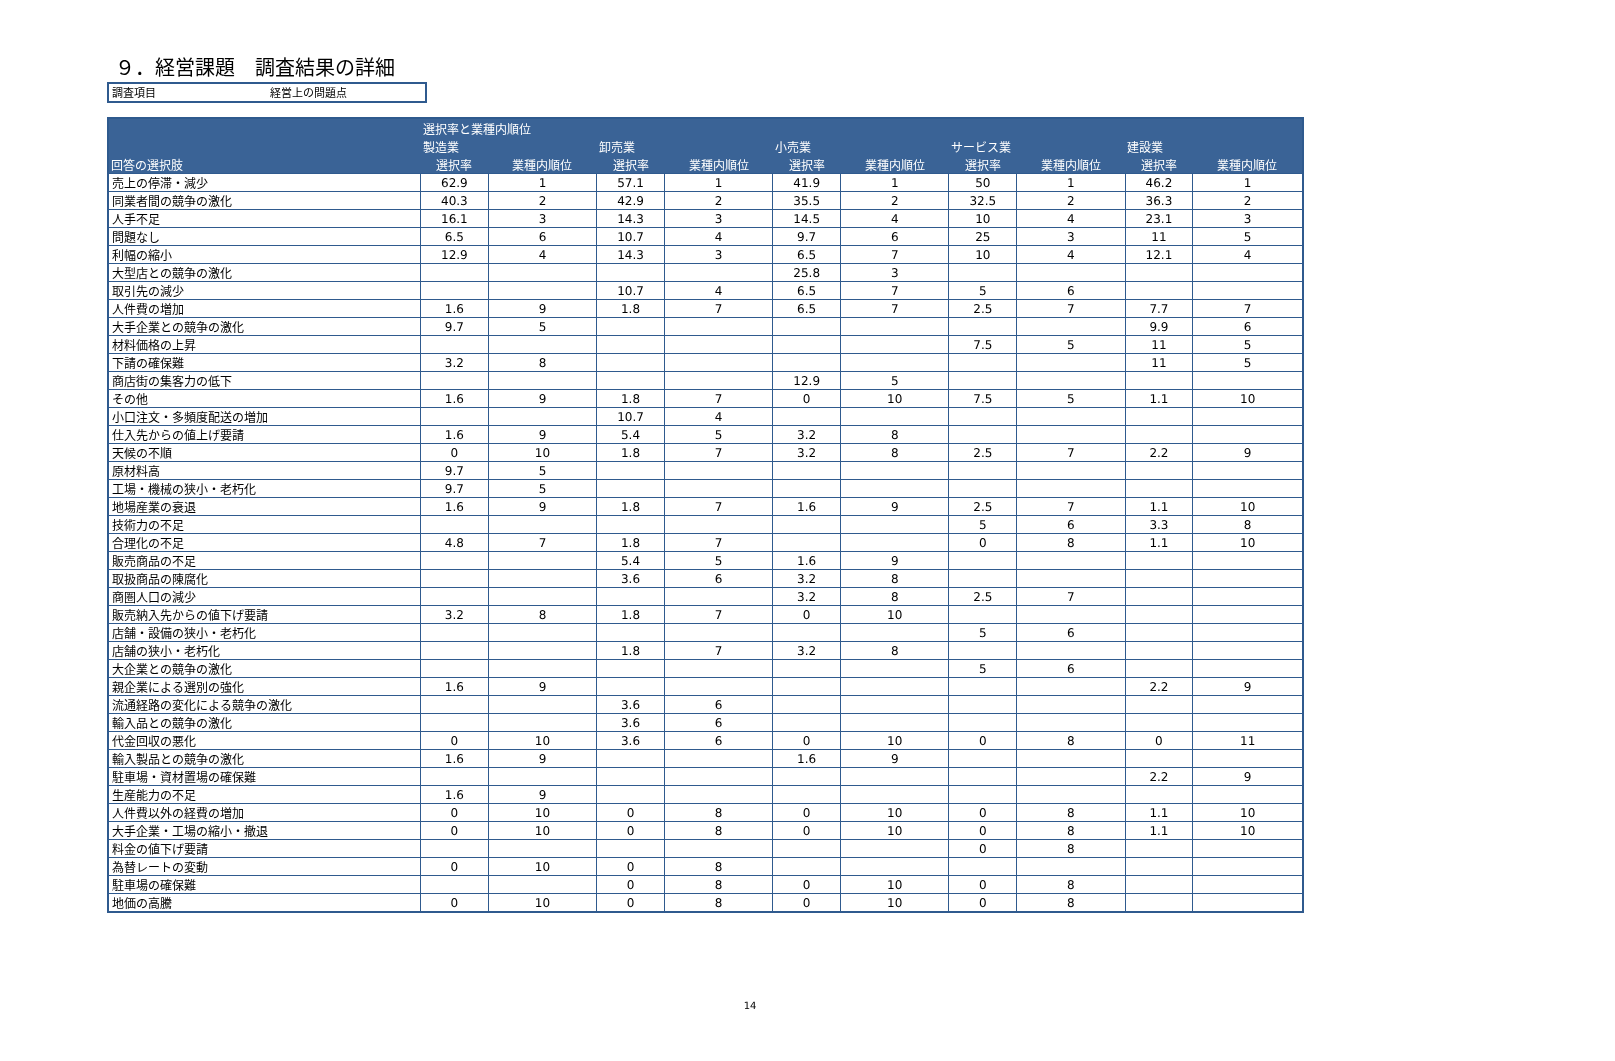９．経営課題　調査結果の詳細
調査項目 経営上の問題点
| | 選択率と業種内順位 | | | | | | | | | |
| --- | --- | --- | --- | --- | --- | --- | --- | --- | --- | --- |
| | 製造業 | | 卸売業 | | 小売業 | | サービス業 | | 建設業 | |
| 回答の選択肢 | 選択率 | 業種内順位 | 選択率 | 業種内順位 | 選択率 | 業種内順位 | 選択率 | 業種内順位 | 選択率 | 業種内順位 |
| 売上の停滞・減少 | 62.9 | 1 | 57.1 | 1 | 41.9 | 1 | 50 | 1 | 46.2 | 1 |
| 同業者間の競争の激化 | 40.3 | 2 | 42.9 | 2 | 35.5 | 2 | 32.5 | 2 | 36.3 | 2 |
| 人手不足 | 16.1 | 3 | 14.3 | 3 | 14.5 | 4 | 10 | 4 | 23.1 | 3 |
| 問題なし | 6.5 | 6 | 10.7 | 4 | 9.7 | 6 | 25 | 3 | 11 | 5 |
| 利幅の縮小 | 12.9 | 4 | 14.3 | 3 | 6.5 | 7 | 10 | 4 | 12.1 | 4 |
| 大型店との競争の激化 | | | | | 25.8 | 3 | | | | |
| 取引先の減少 | | | 10.7 | 4 | 6.5 | 7 | 5 | 6 | | |
| 人件費の増加 | 1.6 | 9 | 1.8 | 7 | 6.5 | 7 | 2.5 | 7 | 7.7 | 7 |
| 大手企業との競争の激化 | 9.7 | 5 | | | | | | | 9.9 | 6 |
| 材料価格の上昇 | | | | | | | 7.5 | 5 | 11 | 5 |
| 下請の確保難 | 3.2 | 8 | | | | | | | 11 | 5 |
| 商店街の集客力の低下 | | | | | 12.9 | 5 | | | | |
| その他 | 1.6 | 9 | 1.8 | 7 | 0 | 10 | 7.5 | 5 | 1.1 | 10 |
| 小口注文・多頻度配送の増加 | | | 10.7 | 4 | | | | | | |
| 仕入先からの値上げ要請 | 1.6 | 9 | 5.4 | 5 | 3.2 | 8 | | | | |
| 天候の不順 | 0 | 10 | 1.8 | 7 | 3.2 | 8 | 2.5 | 7 | 2.2 | 9 |
| 原材料高 | 9.7 | 5 | | | | | | | | |
| 工場・機械の狭小・老朽化 | 9.7 | 5 | | | | | | | | |
| 地場産業の衰退 | 1.6 | 9 | 1.8 | 7 | 1.6 | 9 | 2.5 | 7 | 1.1 | 10 |
| 技術力の不足 | | | | | | | 5 | 6 | 3.3 | 8 |
| 合理化の不足 | 4.8 | 7 | 1.8 | 7 | | | 0 | 8 | 1.1 | 10 |
| 販売商品の不足 | | | 5.4 | 5 | 1.6 | 9 | | | | |
| 取扱商品の陳腐化 | | | 3.6 | 6 | 3.2 | 8 | | | | |
| 商圏人口の減少 | | | | | 3.2 | 8 | 2.5 | 7 | | |
| 販売納入先からの値下げ要請 | 3.2 | 8 | 1.8 | 7 | 0 | 10 | | | | |
| 店舗・設備の狭小・老朽化 | | | | | | | 5 | 6 | | |
| 店舗の狭小・老朽化 | | | 1.8 | 7 | 3.2 | 8 | | | | |
| 大企業との競争の激化 | | | | | | | 5 | 6 | | |
| 親企業による選別の強化 | 1.6 | 9 | | | | | | | 2.2 | 9 |
| 流通経路の変化による競争の激化 | | | 3.6 | 6 | | | | | | |
| 輸入品との競争の激化 | | | 3.6 | 6 | | | | | | |
| 代金回収の悪化 | 0 | 10 | 3.6 | 6 | 0 | 10 | 0 | 8 | 0 | 11 |
| 輸入製品との競争の激化 | 1.6 | 9 | | | 1.6 | 9 | | | | |
| 駐車場・資材置場の確保難 | | | | | | | | | 2.2 | 9 |
| 生産能力の不足 | 1.6 | 9 | | | | | | | | |
| 人件費以外の経費の増加 | 0 | 10 | 0 | 8 | 0 | 10 | 0 | 8 | 1.1 | 10 |
| 大手企業・工場の縮小・撤退 | 0 | 10 | 0 | 8 | 0 | 10 | 0 | 8 | 1.1 | 10 |
| 料金の値下げ要請 | | | | | | | 0 | 8 | | |
| 為替レートの変動 | 0 | 10 | 0 | 8 | | | | | | |
| 駐車場の確保難 | | | 0 | 8 | 0 | 10 | 0 | 8 | | |
| 地価の高騰 | 0 | 10 | 0 | 8 | 0 | 10 | 0 | 8 | | |
14